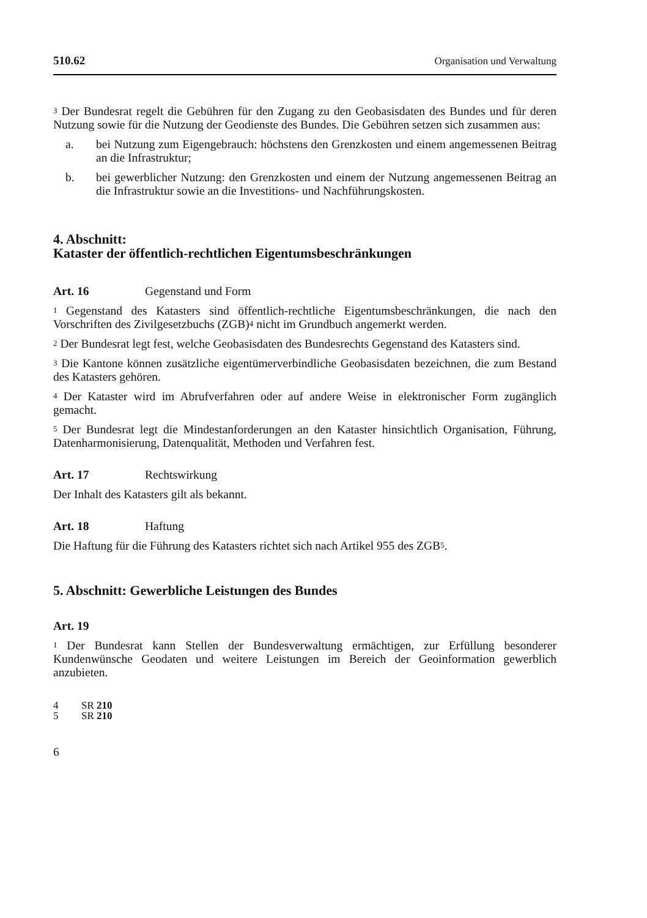510.62 Organisation und Verwaltung
<sup>3</sup> Der Bundesrat regelt die Gebühren für den Zugang zu den Geobasisdaten des Bundes und für deren Nutzung sowie für die Nutzung der Geodienste des Bundes. Die Gebühren setzen sich zusammen aus:
a. bei Nutzung zum Eigengebrauch: höchstens den Grenzkosten und einem angemessenen Beitrag an die Infrastruktur;
b. bei gewerblicher Nutzung: den Grenzkosten und einem der Nutzung angemessenen Beitrag an die Infrastruktur sowie an die Investitions- und Nachführungskosten.
4. Abschnitt:
Kataster der öffentlich-rechtlichen Eigentumsbeschränkungen
Art. 16 Gegenstand und Form
<sup>1</sup> Gegenstand des Katasters sind öffentlich-rechtliche Eigentumsbeschränkungen, die nach den Vorschriften des Zivilgesetzbuchs (ZGB)<sup>4</sup> nicht im Grundbuch angemerkt werden.
<sup>2</sup> Der Bundesrat legt fest, welche Geobasisdaten des Bundesrechts Gegenstand des Katasters sind.
<sup>3</sup> Die Kantone können zusätzliche eigentümerverbindliche Geobasisdaten bezeichnen, die zum Bestand des Katasters gehören.
<sup>4</sup> Der Kataster wird im Abrufverfahren oder auf andere Weise in elektronischer Form zugänglich gemacht.
<sup>5</sup> Der Bundesrat legt die Mindestanforderungen an den Kataster hinsichtlich Organisation, Führung, Datenharmonisierung, Datenqualität, Methoden und Verfahren fest.
Art. 17 Rechtswirkung
Der Inhalt des Katasters gilt als bekannt.
Art. 18 Haftung
Die Haftung für die Führung des Katasters richtet sich nach Artikel 955 des ZGB<sup>5</sup>.
5. Abschnitt: Gewerbliche Leistungen des Bundes
Art. 19
<sup>1</sup> Der Bundesrat kann Stellen der Bundesverwaltung ermächtigen, zur Erfüllung besonderer Kundenwünsche Geodaten und weitere Leistungen im Bereich der Geoinformation gewerblich anzubieten.
4 SR 210
5 SR 210
6